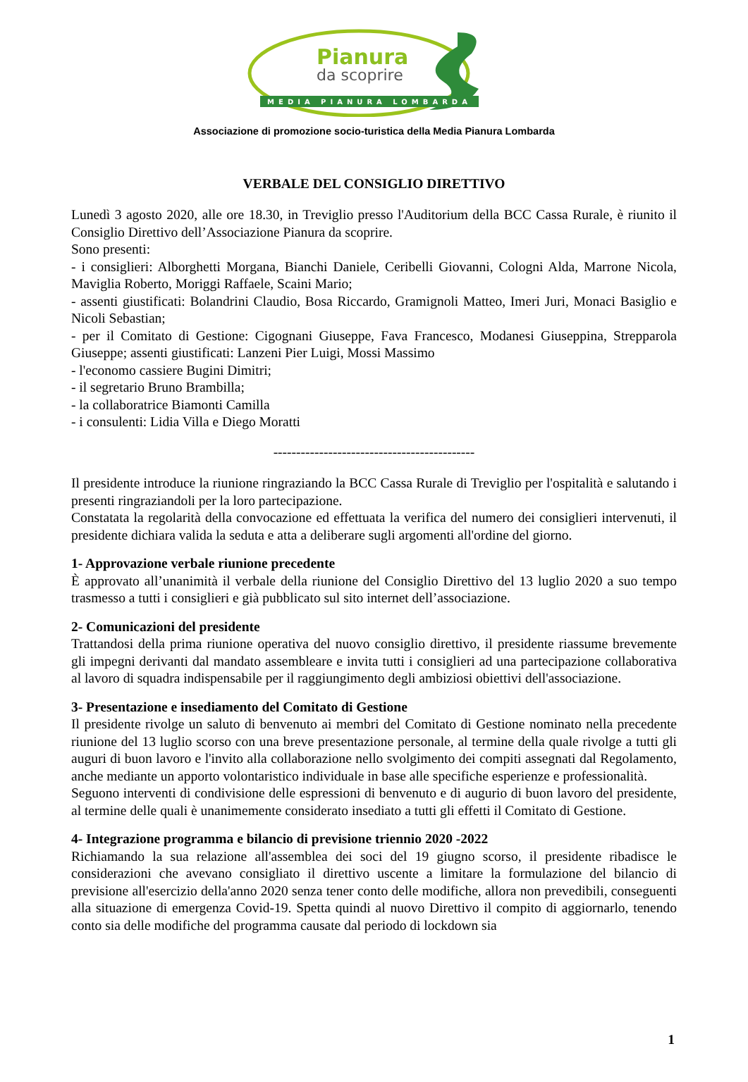Pianura
da scoprire
MEDIA PIANURA LOMBARDA
Associazione di promozione socio-turistica della Media Pianura Lombarda
VERBALE DEL CONSIGLIO DIRETTIVO
Lunedì 3 agosto 2020, alle ore 18.30, in Treviglio presso l'Auditorium della BCC Cassa Rurale, è riunito il Consiglio Direttivo dell’Associazione Pianura da scoprire.
Sono presenti:
- i consiglieri: Alborghetti Morgana, Bianchi Daniele, Ceribelli Giovanni, Cologni Alda, Marrone Nicola, Maviglia Roberto, Moriggi Raffaele, Scaini Mario;
- assenti giustificati: Bolandrini Claudio, Bosa Riccardo, Gramignoli Matteo, Imeri Juri, Monaci Basiglio e Nicoli Sebastian;
- per il Comitato di Gestione: Cigognani Giuseppe, Fava Francesco, Modanesi Giuseppina, Strepparola Giuseppe; assenti giustificati: Lanzeni Pier Luigi, Mossi Massimo
- l'economo cassiere Bugini Dimitri;
- il segretario Bruno Brambilla;
- la collaboratrice Biamonti Camilla
- i consulenti: Lidia Villa e Diego Moratti
--------------------------------------------
Il presidente introduce la riunione ringraziando la BCC Cassa Rurale di Treviglio per l'ospitalità e salutando i presenti ringraziandoli per la loro partecipazione.
Constatata la regolarità della convocazione ed effettuata la verifica del numero dei consiglieri intervenuti, il presidente dichiara valida la seduta e atta a deliberare sugli argomenti all'ordine del giorno.
1- Approvazione verbale riunione precedente
È approvato all’unanimità il verbale della riunione del Consiglio Direttivo del 13 luglio 2020 a suo tempo trasmesso a tutti i consiglieri e già pubblicato sul sito internet dell’associazione.
2- Comunicazioni del presidente
Trattandosi della prima riunione operativa del nuovo consiglio direttivo, il presidente riassume brevemente gli impegni derivanti dal mandato assembleare e invita tutti i consiglieri ad una partecipazione collaborativa al lavoro di squadra indispensabile per il raggiungimento degli ambiziosi obiettivi dell'associazione.
3- Presentazione e insediamento del Comitato di Gestione
Il presidente rivolge un saluto di benvenuto ai membri del Comitato di Gestione nominato nella precedente riunione del 13 luglio scorso con una breve presentazione personale, al termine della quale rivolge a tutti gli auguri di buon lavoro e l'invito alla collaborazione nello svolgimento dei compiti assegnati dal Regolamento, anche mediante un apporto volontaristico individuale in base alle specifiche esperienze e professionalità.
Seguono interventi di condivisione delle espressioni di benvenuto e di augurio di buon lavoro del presidente, al termine delle quali è unanimemente considerato insediato a tutti gli effetti il Comitato di Gestione.
4- Integrazione programma e bilancio di previsione triennio 2020 -2022
Richiamando la sua relazione all'assemblea dei soci del 19 giugno scorso, il presidente ribadisce le considerazioni che avevano consigliato il direttivo uscente a limitare la formulazione del bilancio di previsione all'esercizio della'anno 2020 senza tener conto delle modifiche, allora non prevedibili, conseguenti alla situazione di emergenza Covid-19. Spetta quindi al nuovo Direttivo il compito di aggiornarlo, tenendo conto sia delle modifiche del programma causate dal periodo di lockdown sia
1